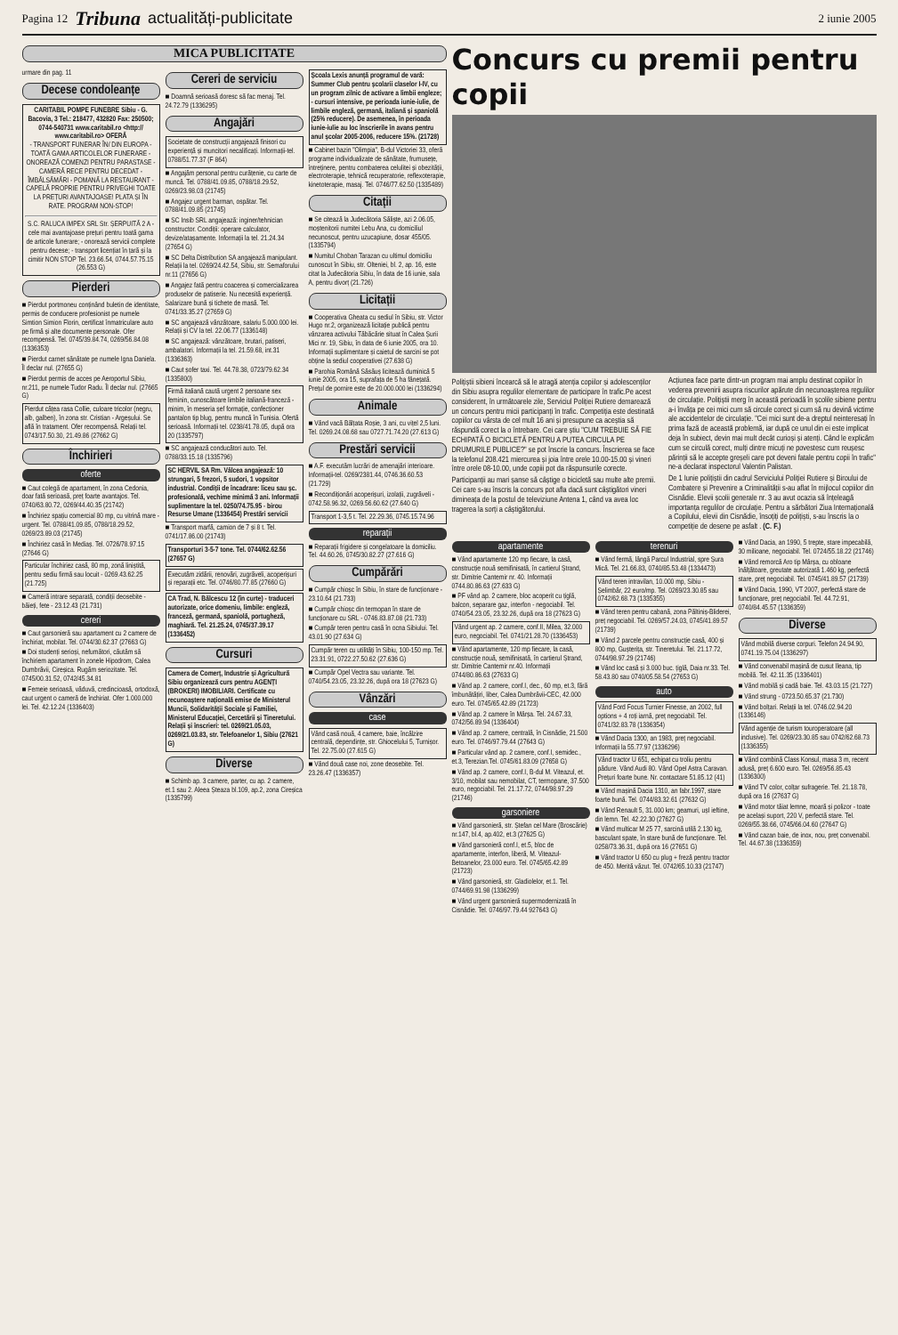Pagina 12 Tribuna actualități-publicitate 2 iunie 2005
MICA PUBLICITATE
urmare din pag. 11
Decese condoleanțe
CARITABIL POMPE FUNEBRE Sibiu - G. Bacovia, 3 Tel.: 218477, 432820 Fax: 250500; 0744-540731 www.caritabil.ro <http:// www.caritabil.ro> OFERĂ
- TRANSPORT FUNERAR ÎN/ DIN EUROPA - TOATĂ GAMA ARTICOLELOR FUNERARE - ONOREAZĂ COMENZI PENTRU PARASTASE - CAMERĂ RECE PENTRU DECEDAT - ÎMBĂLSĂMĂRI - POMANĂ LA RESTAURANT - CAPELĂ PROPRIE PENTRU PRIVEGHI TOATE LA PREȚURI AVANTAJOASE! PLATA ȘI ÎN RATE. PROGRAM NON-STOP!
S.C. RALUCA IMPEX SRL Str. ȘERPUITĂ 2 A - cele mai avantajoase prețuri pentru toată gama de articole funerare; - onorează servicii complete pentru decese; - transport licențiat în țară și la cimitir NON STOP Tel. 23.66.54, 0744.57.75.15 (26.553 G)
Pierderi
■ Pierdut portmoneu conținând buletin de identitate, permis de conducere profesionist pe numele Simtion Simion Florin, certificat înmatriculare auto pe firmă și alte documente personale. Ofer recompensă. Tel. 0745/39.84.74, 0269/56.84.08 (1336353)
■ Pierdut carnet sănătate pe numele Igna Daniela. Îl declar nul. (27655 G)
■ Pierdut permis de acces pe Aeroportul Sibiu, nr.211, pe numele Tudor Radu. Îl declar nul. (27665 G)
Pierdut cățea rasa Collie, culoare tricolor (negru, alb, galben), în zona str. Cristian - Argeșului. Se află în tratament. Ofer recompensă. Relații tel. 0743/17.50.30, 21.49.86 (27662 G)
Închirieri
oferte
■ Caut colegă de apartament, în zona Cedonia, doar fată serioasă, preț foarte avantajos. Tel. 0740/63.80.72, 0269/44.40.35 (21742)
■ Închiriez spațiu comercial 80 mp, cu vitrină mare - urgent. Tel. 0788/41.09.85, 0788/18.29.52, 0269/23.89.03 (21745)
■ Închiriez casă în Mediaș. Tel. 0726/78.97.15 (27646 G)
Particular închiriez casă, 80 mp, zonă liniștită, pentru sediu firmă sau locuit - 0269.43.62.25 (21.725)
■ Cameră intrare separată, condiții deosebite - băieți, fete - 23.12.43 (21.731)
cereri
■ Caut garsonieră sau apartament cu 2 camere de închiriat, mobilat. Tel. 0744/30.62.37 (27663 G)
■ Doi studenți serioși, nefumători, căutăm să închiriem apartament în zonele Hipodrom, Calea Dumbrăvii, Cireșica. Rugăm seriozitate. Tel. 0745/00.31.52, 0742/45.34.81
■ Femeie serioasă, văduvă, credincioasă, ortodoxă, caut urgent o cameră de închiriat. Ofer 1.000.000 lei. Tel. 42.12.24 (1336403)
Cereri de serviciu
■ Doamnă serioasă doresc să fac menaj. Tel. 24.72.79 (1336295)
Angajări
Societate de construcții angajează finisori cu experiență și muncitori necalificați. Informații-tel. 0788/51.77.37 (F 864)
■ Angajăm personal pentru curățenie, cu carte de muncă. Tel. 0788/41.09.85, 0788/18.29.52, 0269/23.98.03 (21745)
■ Angajez urgent barman, ospătar. Tel. 0788/41.09.85 (21745)
■ SC Insib SRL angajează: inginer/tehnician constructor. Condiții: operare calculator, devize/atașamente. Informații la tel. 21.24.34 (27654 G)
■ SC Delta Distribution SA angajează manipulant. Relații la tel. 0269/24.42.54, Sibiu, str. Semaforului nr.11 (27656 G)
■ Angajez fată pentru coacerea și comercializarea produselor de patiserie. Nu necesită experiență. Salarizare bună și tichete de masă. Tel. 0741/33.35.27 (27659 G)
■ SC angajează vânzătoare, salariu 5.000.000 lei. Relații și CV la tel. 22.06.77 (1336148)
■ SC angajează: vânzătoare, brutari, patiseri, ambalatori. Informații la tel. 21.59.68, int.31 (1336363)
■ Caut șofer taxi. Tel. 44.78.38, 0723/79.62.34 (1335800)
Firmă italiană caută urgent 2 persoane sex feminin, cunoscătoare limbile italiană-franceză - minim, în meseria șef formație, confecționer pantalon tip blug, pentru muncă în Tunisia. Ofertă serioasă. Informații tel. 0238/41.78.05, după ora 20 (1335797)
■ SC angajează conducători auto. Tel. 0788/33.15.18 (1335796)
SC HERVIL SA Rm. Vâlcea angajează: 10 strungari, 5 frezori, 5 sudori, 1 vopsitor industrial. Condiții de încadrare: liceu sau șc. profesională, vechime minimă 3 ani. Informații suplimentare la tel. 0250/74.75.95 - birou Resurse Umane (1336454) Prestări servicii
■ Transport marfă, camion de 7 și 8 t. Tel. 0741/17.86.00 (21743)
Transporturi 3-5-7 tone. Tel. 0744/62.62.56 (27657 G)
Executăm zidării, renovări, zugrăveli, acoperișuri și reparații etc. Tel. 0746/80.77.85 (27660 G)
CA Trad, N. Bălcescu 12 (în curte) - traduceri autorizate, orice domeniu, limbile: engleză, franceză, germană, spaniolă, portugheză, maghiară. Tel. 21.25.24, 0745/37.39.17 (1336452)
Cursuri
Camera de Comerț, Industrie și Agricultură Sibiu organizează curs pentru AGENȚI (BROKERI) IMOBILIARI. Certificate cu recunoaștere națională emise de Ministerul Muncii, Solidarității Sociale și Familiei, Ministerul Educației, Cercetării și Tineretului. Relații și înscrieri: tel. 0269/21.05.03, 0269/21.03.83, str. Telefoanelor 1, Sibiu (27621 G)
Diverse
■ Schimb ap. 3 camere, parter, cu ap. 2 camere, et.1 sau 2. Aleea Șteaza bl.109, ap.2, zona Cireșica (1335799)
Școala Lexis anunță programul de vară: Summer Club pentru școlarii claselor I-IV, cu un program zilnic de activare a limbii engleze; - cursuri intensive, pe perioada iunie-iulie, de limbile engleză, germană, italiană și spaniolă (25% reducere). De asemenea, în perioada iunie-iulie au loc înscrierile în avans pentru anul școlar 2005-2006, reducere 15%. (21728)
■ Cabinet bazin "Olimpia", B-dul Victoriei 33, oferă programe individualizate de sănătate, frumusețe, întreținere, pentru combaterea celulitei și obezității, electroterapie, tehnică recuperatorie, reflexoterapie, kinetoterapie, masaj. Tel. 0746/77.62.50 (1335489)
Citații
■ Se citează la Judecătoria Săliște, azi 2.06.05, moștenitorii numitei Lebu Ana, cu domiciliul necunoscut, pentru uzucapiune, dosar 455/05. (1335794)
■ Numitul Choban Tarazan cu ultimul domiciliu cunoscut în Sibiu, str. Olteniei, bl. 2, ap. 16, este citat la Judecătoria Sibiu, în data de 16 iunie, sala A, pentru divorț (21.726)
Licitații
■ Cooperativa Gheata cu sediul în Sibiu, str. Victor Hugo nr.2, organizează licitație publică pentru vânzarea activului Tăbăcărie situat în Calea Șurii Mici nr. 19, Sibiu, în data de 6 iunie 2005, ora 10. Informații suplimentare și caietul de sarcini se pot obține la sediul cooperativei (27.638 G)
■ Parohia Română Săsăuș licitează duminică 5 iunie 2005, ora 15, suprafața de 5 ha fânețată. Prețul de pornire este de 20.000.000 lei (1336294)
Animale
■ Vând vacă Bălțata Roșie, 3 ani, cu vițel 2,5 luni. Tel. 0269.24.08.68 sau 0727.71.74.20 (27.613 G)
Prestări servicii
■ A.F. executăm lucrări de amenajări interioare. Informații-tel. 0269/2381.44, 0746.36.60.53 (21.729)
■ Recondiționări acoperișuri, izolații, zugrăveli - 0742.58.96.32, 0269.56.60.62 (27.640 G)
Transport 1-3,5 t. Tel. 22.29.36, 0745.15.74.96
reparații
■ Reparații frigidere și congelatoare la domiciliu. Tel. 44.60.26, 0745/30.82.27 (27.616 G)
Cumpărări
■ Cumpăr chioșc în Sibiu, în stare de funcționare - 23.10.64 (21.733)
■ Cumpăr chioșc din termopan în stare de funcționare cu SRL - 0746.83.87.08 (21.733)
■ Cumpăr teren pentru casă în ocna Sibiului. Tel. 43.01.90 (27.634 G)
Cumpăr teren cu utilități în Sibiu, 100-150 mp. Tel. 23.31.91, 0722.27.50.62 (27.636 G)
■ Cumpăr Opel Vectra sau variante. Tel. 0740/54.23.05, 23.32.26, după ora 18 (27623 G)
Vânzări
case
Vând casă nouă, 4 camere, baie, încălzire centrală, dependințe, str. Ghiocelului 5, Turnișor. Tel. 22.75.00 (27.615 G)
■ Vând două case noi, zone deosebite. Tel. 23.26.47 (1336357)
Concurs cu premii pentru copii
Polițiștii sibieni încearcă să le atragă atenția copiilor și adolescenților din Sibiu asupra regulilor elementare de participare în trafic.Pe acest considerent, în următoarele zile, Serviciul Poliției Rutiere demarează un concurs pentru micii participanți în trafic. Competiția este destinată copiilor cu vârsta de cel mult 16 ani și presupune ca aceștia să răspundă corect la o întrebare. Cei care știu "CUM TREBUIE SĂ FIE ECHIPATĂ O BICICLETĂ PENTRU A PUTEA CIRCULA PE DRUMURILE PUBLICE?" se pot înscrie la concurs. Înscrierea se face la telefonul 208.421 miercurea și joia între orele 10.00-15.00 și vineri între orele 08-10.00, unde copiii pot da răspunsurile corecte.
Participanții au mari șanse să câștige o bicicletă sau multe alte premii. Cei care s-au înscris la concurs pot afla dacă sunt câștigători vineri dimineața de la postul de televiziune Antena 1, când va avea loc tragerea la sorți a câștigătorului.
Acțiunea face parte dintr-un program mai amplu destinat copiilor în vederea prevenirii asupra riscurilor apărute din necunoașterea regulilor de circulație. Polițiștii merg în această perioadă în școlile sibiene pentru a-i învăța pe cei mici cum să circule corect și cum să nu devină victime ale accidentelor de circulație. "Cei mici sunt de-a dreptul neinteresați în prima fază de această problemă, iar după ce unul din ei este implicat deja în subiect, devin mai mult decât curioși și atenți. Când le explicăm cum se circulă corect, mulți dintre micuți ne povestesc cum reușesc părinții să le accepte greșeli care pot deveni fatale pentru copii în trafic" ne-a declarat inspectorul Valentin Palistan.
De 1 Iunie polițiștii din cadrul Serviciului Poliției Rutiere și Biroului de Combatere și Prevenire a Criminalității s-au aflat în mijlocul copiilor din Cisnădie. Elevii școlii generale nr. 3 au avut ocazia să înțeleagă importanța regulilor de circulație. Pentru a sărbători Ziua Internațională a Copilului, elevii din Cisnădie, însoțiți de polițiști, s-au înscris la o competiție de desene pe asfalt . (C. F.)
apartamente
■ Vând apartamente 120 mp fiecare, la casă, construcție nouă semifinisată, în cartierul Ștrand, str. Dimitrie Cantemir nr. 40. Informații 0744.80.86.63 (27.633 G)
■ PF vând ap. 2 camere, bloc acoperit cu țiglă, balcon, separare gaz, interfon - negociabil. Tel. 0740/54.23.05, 23.32.26, după ora 18 (27623 G)
Vând urgent ap. 2 camere, conf.II, Milea, 32.000 euro, negociabil. Tel. 0741/21.28.70 (1336453)
■ Vând apartamente, 120 mp fiecare, la casă, construcție nouă, semifinisată, în cartierul Ștrand, str. Dimitrie Cantemir nr.40. Informații 0744/80.86.63 (27633 G)
■ Vând ap. 2 camere, conf.I, dec., 60 mp, et.3, fără îmbunătățiri, liber, Calea Dumbrăvii-CEC, 42.000 euro. Tel. 0745/65.42.89 (21723)
■ Vând ap. 2 camere în Mârșa. Tel. 24.67.33, 0742/56.89.94 (1336404)
■ Vând ap. 2 camere, centrală, în Cisnădie, 21.500 euro. Tel. 0746/97.79.44 (27643 G)
■ Particular vând ap. 2 camere, conf.I, semidec., et.3, Terezian.Tel. 0745/61.83.09 (27658 G)
■ Vând ap. 2 camere, conf.I, B-dul M. Viteazul, et. 3/10, mobilat sau nemobilat, CT, termopane, 37.500 euro, negociabil. Tel. 21.17.72, 0744/98.97.29 (21746)
garsoniere
■ Vând garsonieră, str. Ștefan cel Mare (Broscărie) nr.147, bl.4, ap.402, et.3 (27625 G)
■ Vând garsonieră conf.I, et.5, bloc de apartamente, interfon, liberă, M. Viteazul-Betoanelor, 23.000 euro. Tel. 0745/65.42.89 (21723)
■ Vând garsonieră, str. Gladiolelor, et.1. Tel. 0744/69.91.98 (1336299)
■ Vând urgent garsonieră supermodernizată în Cisnădie. Tel. 0746/97.79.44 927643 G)
terenuri
■ Vând fermă, lângă Parcul Industrial, spre Șura Mică. Tel. 21.66.83, 0740/85.53.48 (1334473)
Vând teren intravilan, 10.000 mp, Sibiu - Șelimbăr, 22 euro/mp. Tel. 0269/23.30.85 sau 0742/62.68.73 (1335355)
■ Vând teren pentru cabană, zona Păltiniș-Bliderei, preț negociabil. Tel. 0269/57.24.03, 0745/41.89.57 (21739)
■ Vând 2 parcele pentru construcție casă, 400 și 800 mp, Gușterița, str. Tineretului. Tel. 21.17.72, 0744/98.97.29 (21746)
■ Vând loc casă și 3.000 buc. țiglă, Daia nr.33. Tel. 58.43.80 sau 0740/05.58.54 (27653 G)
auto
Vând Ford Focus Turnier Finesse, an 2002, full options + 4 roți iarnă, preț negociabil. Tel. 0741/32.83.78 (1336354)
■ Vând Dacia 1300, an 1983, preț negociabil. Informații la 55.77.97 (1336296)
Vând tractor U 651, echipat cu troliu pentru pădure. Vând Audi 80. Vând Opel Astra Caravan. Prețuri foarte bune. Nr. contactare 51.85.12 (41)
■ Vând mașină Dacia 1310, an fabr.1997, stare foarte bună. Tel. 0744/83.32.61 (27632 G)
■ Vând Renault 5, 31.000 km; geamuri, ușI ieftine, din lemn. Tel. 42.22.30 (27627 G)
■ Vând multicar M 25 77, sarcină utilă 2.130 kg, basculant spate, în stare bună de funcționare. Tel. 0258/73.36.31, după ora 16 (27651 G)
■ Vând tractor U 650 cu plug + freză pentru tractor de 450. Merită văzut. Tel. 0742/65.10.33 (21747)
■ Vând Dacia, an 1990, 5 trepte, stare impecabilă, 30 milioane, negociabil. Tel. 0724/55.18.22 (21746)
■ Vând remorcă Aro tip Mârșa, cu obloane înălțătoare, greutate autorizată 1.460 kg, perfectă stare, preț negociabil. Tel. 0745/41.89.57 (21739)
■ Vând Dacia, 1990, VT 2007, perfectă stare de funcționare, preț negociabil. Tel. 44.72.91, 0740/84.45.57 (1336359)
Diverse
Vând mobilă diverse corpuri. Telefon 24.94.90, 0741.19.75.04 (1336297)
■ Vând convenabil mașină de cusut Ileana, tip mobilă. Tel. 42.11.35 (1336401)
■ Vând mobilă și cadă baie. Tel. 43.03.15 (21.727)
■ Vând strung - 0723.50.65.37 (21.730)
■ Vând bolțari. Relații la tel. 0746.02.94.20 (1336146)
Vând agenție de turism touroperatoare (all inclusive). Tel. 0269/23.30.85 sau 0742/62.68.73 (1336355)
■ Vând combină Class Konsul, masa 3 m, recent adusă, preț 6.600 euro. Tel. 0269/56.85.43 (1336300)
■ Vând TV color, colțar sufragerie. Tel. 21.18.78, după ora 16 (27637 G)
■ Vând motor tăiat lemne, moară și polizor - toate pe același suport, 220 V, perfectă stare. Tel. 0269/55.38.66, 0745/66.04.60 (27647 G)
■ Vând cazan baie, de inox, nou, preț convenabil. Tel. 44.67.38 (1336359)